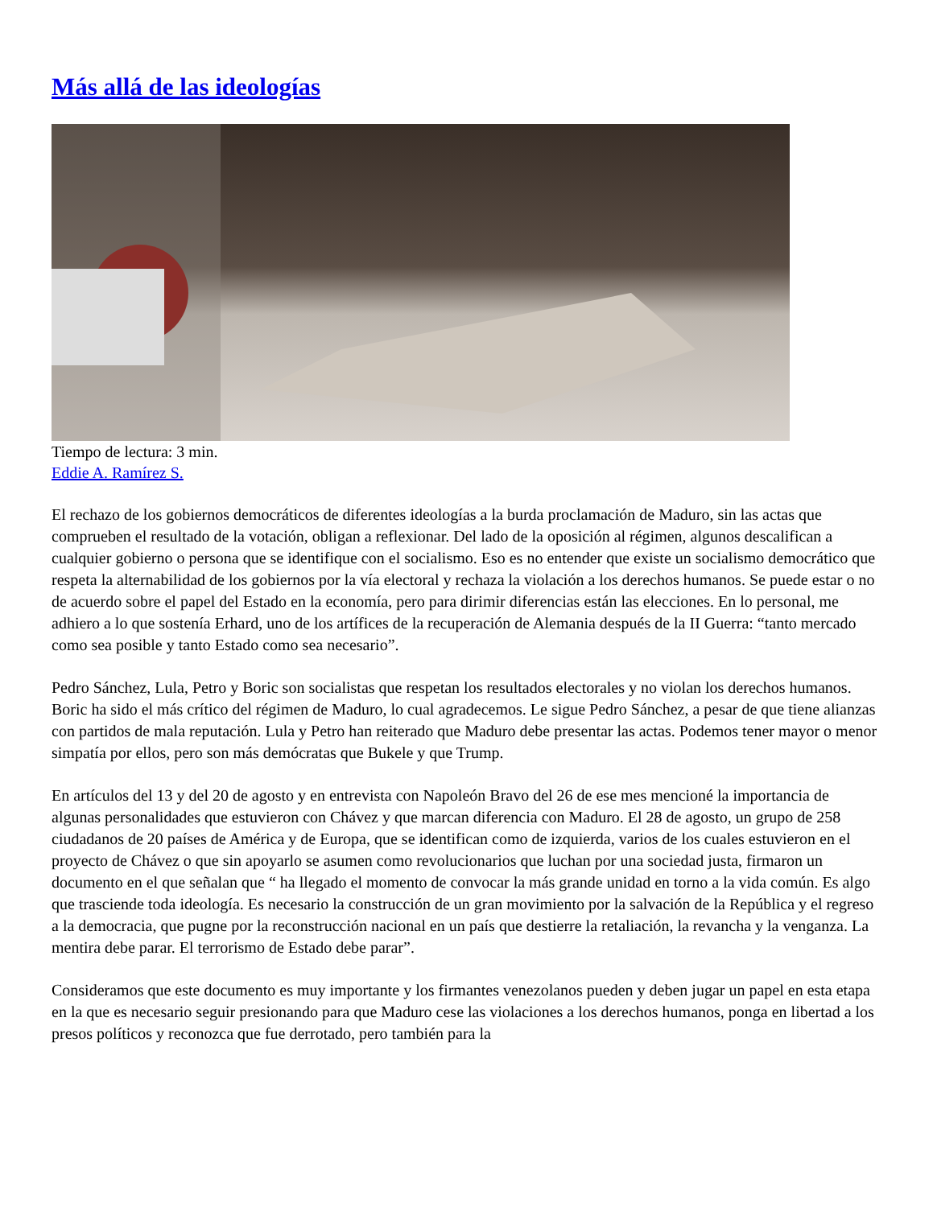Más allá de las ideologías
Tiempo de lectura: 3 min.
Eddie A. Ramírez S.
El rechazo de los gobiernos democráticos de diferentes ideologías a la burda proclamación de Maduro, sin las actas que comprueben el resultado de la votación, obligan a reflexionar. Del lado de la oposición al régimen, algunos descalifican a cualquier gobierno o persona que se identifique con el socialismo. Eso es no entender que existe un socialismo democrático que respeta la alternabilidad de los gobiernos por la vía electoral y rechaza la violación a los derechos humanos. Se puede estar o no de acuerdo sobre el papel del Estado en la economía, pero para dirimir diferencias están las elecciones. En lo personal, me adhiero a lo que sostenía Erhard, uno de los artífices de la recuperación de Alemania después de la II Guerra: “tanto mercado como sea posible y tanto Estado como sea necesario”.
Pedro Sánchez, Lula, Petro y Boric son socialistas que respetan los resultados electorales y no violan los derechos humanos. Boric ha sido el más crítico del régimen de Maduro, lo cual agradecemos. Le sigue Pedro Sánchez, a pesar de que tiene alianzas con partidos de mala reputación. Lula y Petro han reiterado que Maduro debe presentar las actas. Podemos tener mayor o menor simpatía por ellos, pero son más demócratas que Bukele y que Trump.
En artículos del 13 y del 20 de agosto y en entrevista con Napoleón Bravo del 26 de ese mes mencioné la importancia de algunas personalidades que estuvieron con Chávez y que marcan diferencia con Maduro. El 28 de agosto, un grupo de 258 ciudadanos de 20 países de América y de Europa, que se identifican como de izquierda, varios de los cuales estuvieron en el proyecto de Chávez o que sin apoyarlo se asumen como revolucionarios que luchan por una sociedad justa, firmaron un documento en el que señalan que “ ha llegado el momento de convocar la más grande unidad en torno a la vida común. Es algo que trasciende toda ideología. Es necesario la construcción de un gran movimiento por la salvación de la República y el regreso a la democracia, que pugne por la reconstrucción nacional en un país que destierre la retaliación, la revancha y la venganza. La mentira debe parar. El terrorismo de Estado debe parar”.
Consideramos que este documento es muy importante y los firmantes venezolanos pueden y deben jugar un papel en esta etapa en la que es necesario seguir presionando para que Maduro cese las violaciones a los derechos humanos, ponga en libertad a los presos políticos y reconozca que fue derrotado, pero también para la